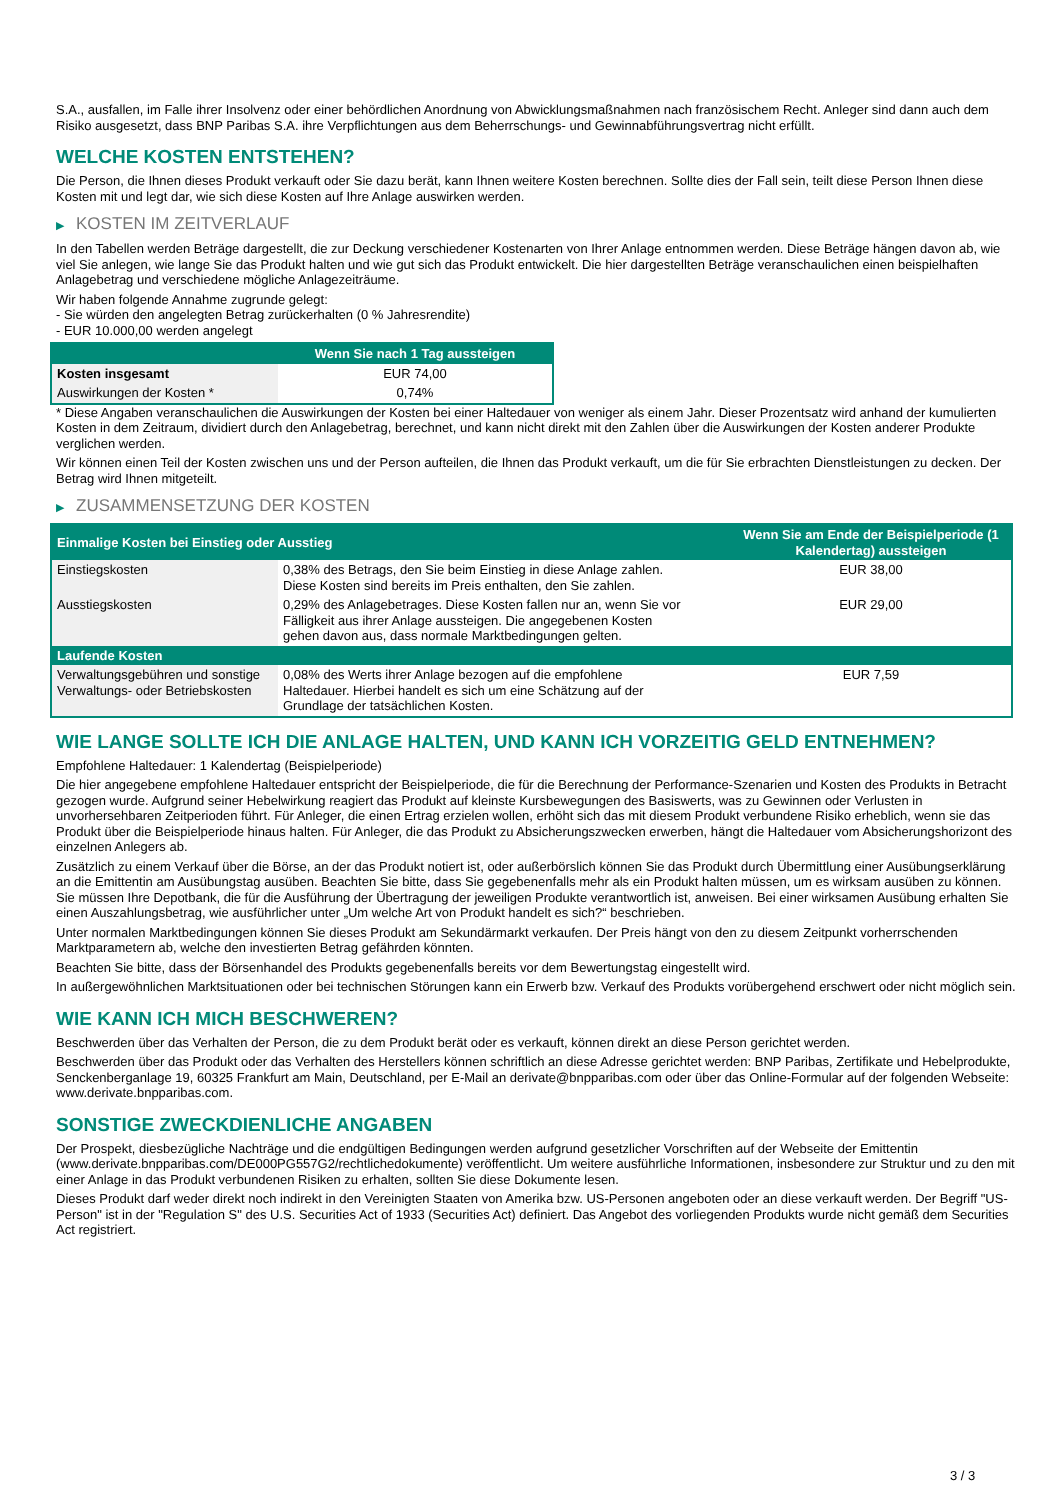S.A., ausfallen, im Falle ihrer Insolvenz oder einer behördlichen Anordnung von Abwicklungsmaßnahmen nach französischem Recht. Anleger sind dann auch dem Risiko ausgesetzt, dass BNP Paribas S.A. ihre Verpflichtungen aus dem Beherrschungs- und Gewinnabführungsvertrag nicht erfüllt.
WELCHE KOSTEN ENTSTEHEN?
Die Person, die Ihnen dieses Produkt verkauft oder Sie dazu berät, kann Ihnen weitere Kosten berechnen. Sollte dies der Fall sein, teilt diese Person Ihnen diese Kosten mit und legt dar, wie sich diese Kosten auf Ihre Anlage auswirken werden.
▶ KOSTEN IM ZEITVERLAUF
In den Tabellen werden Beträge dargestellt, die zur Deckung verschiedener Kostenarten von Ihrer Anlage entnommen werden. Diese Beträge hängen davon ab, wie viel Sie anlegen, wie lange Sie das Produkt halten und wie gut sich das Produkt entwickelt. Die hier dargestellten Beträge veranschaulichen einen beispielhaften Anlagebetrag und verschiedene mögliche Anlagezeiträume.
Wir haben folgende Annahme zugrunde gelegt:
- Sie würden den angelegten Betrag zurückerhalten (0 % Jahresrendite)
- EUR 10.000,00 werden angelegt
| | Wenn Sie nach 1 Tag aussteigen |
| --- | --- |
| Kosten insgesamt | EUR 74,00 |
| Auswirkungen der Kosten * | 0,74% |
* Diese Angaben veranschaulichen die Auswirkungen der Kosten bei einer Haltedauer von weniger als einem Jahr. Dieser Prozentsatz wird anhand der kumulierten Kosten in dem Zeitraum, dividiert durch den Anlagebetrag, berechnet, und kann nicht direkt mit den Zahlen über die Auswirkungen der Kosten anderer Produkte verglichen werden.
Wir können einen Teil der Kosten zwischen uns und der Person aufteilen, die Ihnen das Produkt verkauft, um die für Sie erbrachten Dienstleistungen zu decken. Der Betrag wird Ihnen mitgeteilt.
▶ ZUSAMMENSETZUNG DER KOSTEN
| Einmalige Kosten bei Einstieg oder Ausstieg | | Wenn Sie am Ende der Beispielperiode (1 Kalendertag) aussteigen |
| --- | --- | --- |
| Einstiegskosten | 0,38% des Betrags, den Sie beim Einstieg in diese Anlage zahlen. Diese Kosten sind bereits im Preis enthalten, den Sie zahlen. | EUR 38,00 |
| Ausstiegskosten | 0,29% des Anlagebetrages. Diese Kosten fallen nur an, wenn Sie vor Fälligkeit aus ihrer Anlage aussteigen. Die angegebenen Kosten gehen davon aus, dass normale Marktbedingungen gelten. | EUR 29,00 |
| Laufende Kosten | | |
| Verwaltungsgebühren und sonstige Verwaltungs- oder Betriebskosten | 0,08% des Werts ihrer Anlage bezogen auf die empfohlene Haltedauer. Hierbei handelt es sich um eine Schätzung auf der Grundlage der tatsächlichen Kosten. | EUR 7,59 |
WIE LANGE SOLLTE ICH DIE ANLAGE HALTEN, UND KANN ICH VORZEITIG GELD ENTNEHMEN?
Empfohlene Haltedauer: 1 Kalendertag (Beispielperiode)
Die hier angegebene empfohlene Haltedauer entspricht der Beispielperiode, die für die Berechnung der Performance-Szenarien und Kosten des Produkts in Betracht gezogen wurde. Aufgrund seiner Hebelwirkung reagiert das Produkt auf kleinste Kursbewegungen des Basiswerts, was zu Gewinnen oder Verlusten in unvorhersehbaren Zeitperioden führt. Für Anleger, die einen Ertrag erzielen wollen, erhöht sich das mit diesem Produkt verbundene Risiko erheblich, wenn sie das Produkt über die Beispielperiode hinaus halten. Für Anleger, die das Produkt zu Absicherungszwecken erwerben, hängt die Haltedauer vom Absicherungshorizont des einzelnen Anlegers ab.
Zusätzlich zu einem Verkauf über die Börse, an der das Produkt notiert ist, oder außerbörslich können Sie das Produkt durch Übermittlung einer Ausübungserklärung an die Emittentin am Ausübungstag ausüben. Beachten Sie bitte, dass Sie gegebenenfalls mehr als ein Produkt halten müssen, um es wirksam ausüben zu können. Sie müssen Ihre Depotbank, die für die Ausführung der Übertragung der jeweiligen Produkte verantwortlich ist, anweisen. Bei einer wirksamen Ausübung erhalten Sie einen Auszahlungsbetrag, wie ausführlicher unter „Um welche Art von Produkt handelt es sich?“ beschrieben.
Unter normalen Marktbedingungen können Sie dieses Produkt am Sekundärmarkt verkaufen. Der Preis hängt von den zu diesem Zeitpunkt vorherrschenden Marktparametern ab, welche den investierten Betrag gefährden könnten.
Beachten Sie bitte, dass der Börsenhandel des Produkts gegebenenfalls bereits vor dem Bewertungstag eingestellt wird.
In außergewöhnlichen Marktsituationen oder bei technischen Störungen kann ein Erwerb bzw. Verkauf des Produkts vorübergehend erschwert oder nicht möglich sein.
WIE KANN ICH MICH BESCHWEREN?
Beschwerden über das Verhalten der Person, die zu dem Produkt berät oder es verkauft, können direkt an diese Person gerichtet werden.
Beschwerden über das Produkt oder das Verhalten des Herstellers können schriftlich an diese Adresse gerichtet werden: BNP Paribas, Zertifikate und Hebelprodukte, Senckenberganlage 19, 60325 Frankfurt am Main, Deutschland, per E-Mail an derivate@bnpparibas.com oder über das Online-Formular auf der folgenden Webseite: www.derivate.bnpparibas.com.
SONSTIGE ZWECKDIENLICHE ANGABEN
Der Prospekt, diesbezügliche Nachträge und die endgültigen Bedingungen werden aufgrund gesetzlicher Vorschriften auf der Webseite der Emittentin (www.derivate.bnpparibas.com/DE000PG557G2/rechtlichedokumente) veröffentlicht. Um weitere ausführliche Informationen, insbesondere zur Struktur und zu den mit einer Anlage in das Produkt verbundenen Risiken zu erhalten, sollten Sie diese Dokumente lesen.
Dieses Produkt darf weder direkt noch indirekt in den Vereinigten Staaten von Amerika bzw. US-Personen angeboten oder an diese verkauft werden. Der Begriff "US-Person" ist in der "Regulation S" des U.S. Securities Act of 1933 (Securities Act) definiert. Das Angebot des vorliegenden Produkts wurde nicht gemäß dem Securities Act registriert.
3 / 3